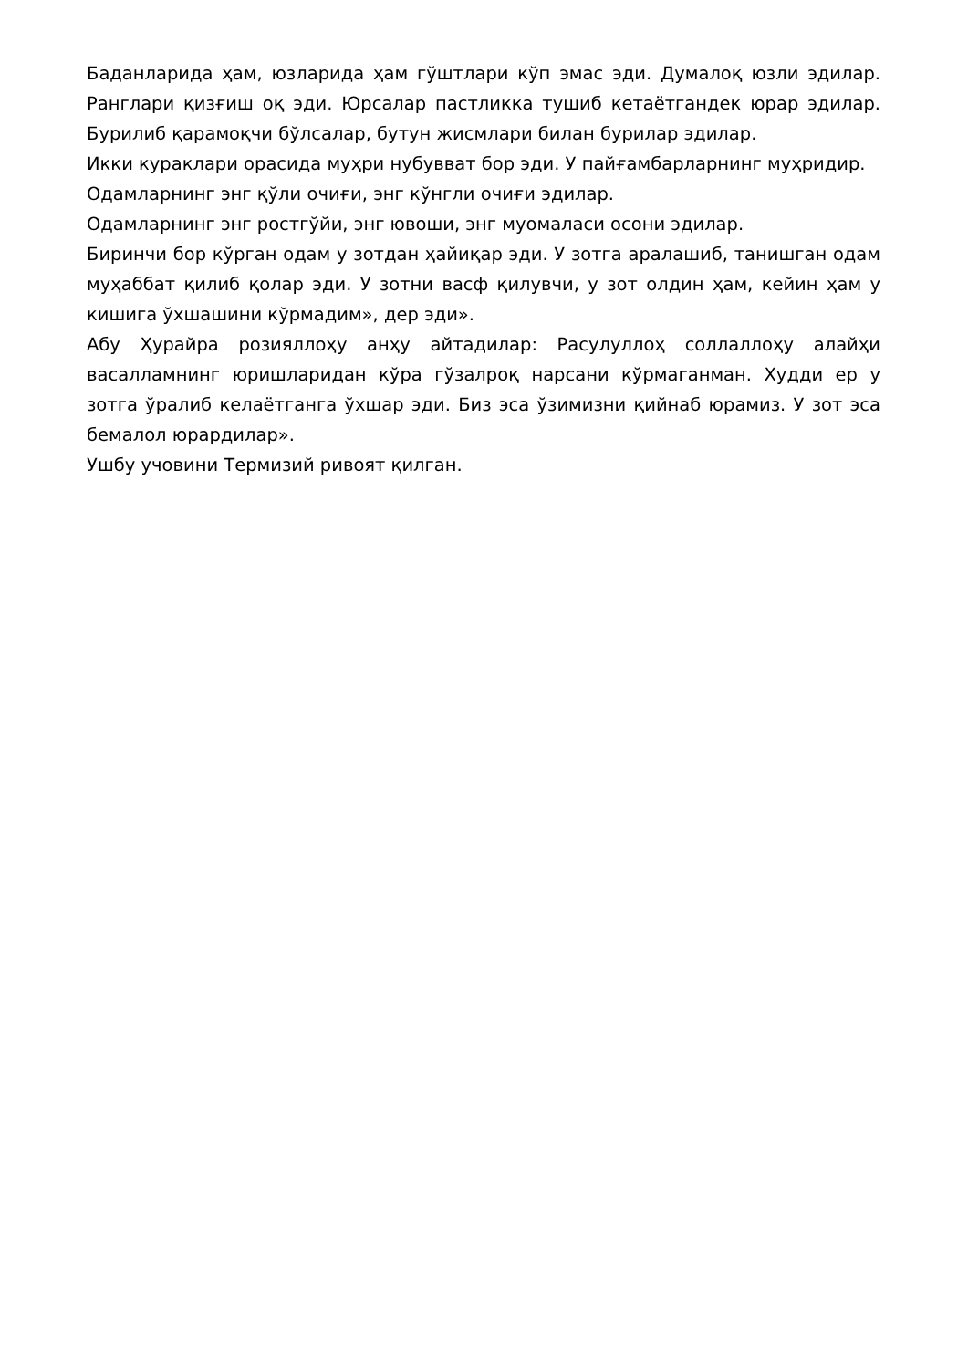Баданларида ҳам, юзларида ҳам гўштлари кўп эмас эди. Думалоқ юзли эдилар. Ранглари қизғиш оқ эди. Юрсалар пастликка тушиб кетаётгандек юрар эдилар. Бурилиб қарамоқчи бўлсалар, бутун жисмлари билан бурилар эдилар.
Икки кураклари орасида муҳри нубувват бор эди. У пайғамбарларнинг муҳридир.
Одамларнинг энг қўли очиғи, энг кўнгли очиғи эдилар.
Одамларнинг энг ростгўйи, энг ювоши, энг муомаласи осони эдилар.
Биринчи бор кўрган одам у зотдан ҳайиқар эди. У зотга аралашиб, танишган одам муҳаббат қилиб қолар эди. У зотни васф қилувчи, у зот олдин ҳам, кейин ҳам у кишига ўхшашини кўрмадим», дер эди».
Абу Ҳурайра розияллоҳу анҳу айтадилар: Расулуллоҳ соллаллоҳу алайҳи васалламнинг юришларидан кўра гўзалроқ нарсани кўрмаганман. Худди ер у зотга ўралиб келаётганга ўхшар эди. Биз эса ўзимизни қийнаб юрамиз. У зот эса бемалол юрардилар».
Ушбу учовини Термизий ривоят қилган.